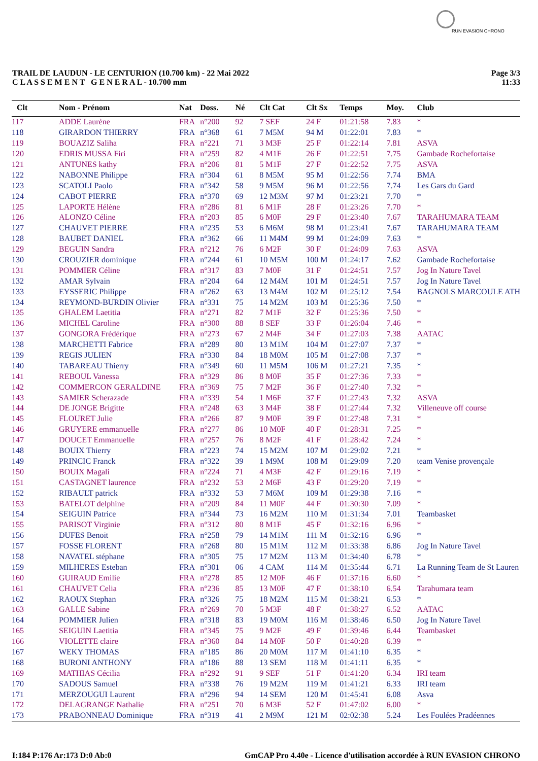RUN EVASION CHRONO
TRAIL DE LAUDUN - LE CENTURION (10.700 km) - 22 Mai 2022
C L A S S E M E N T G E N E R A L - 10.700 mm
Page 3/3
11:33
| Clt | Nom - Prénom | Nat | Doss. | Né | Clt Cat | Clt Sx | Temps | Moy. | Club |
| --- | --- | --- | --- | --- | --- | --- | --- | --- | --- |
| 117 | ADDE Laurène | FRA | n°200 | 92 | 7 SEF | 24 F | 01:21:58 | 7.83 | * |
| 118 | GIRARDON THIERRY | FRA | n°368 | 61 | 7 M5M | 94 M | 01:22:01 | 7.83 | * |
| 119 | BOUAZIZ Saliha | FRA | n°221 | 71 | 3 M3F | 25 F | 01:22:14 | 7.81 | ASVA |
| 120 | EDRIS MUSSA Firi | FRA | n°259 | 82 | 4 M1F | 26 F | 01:22:51 | 7.75 | Gambade Rochefortaise |
| 121 | ANTUNES kathy | FRA | n°206 | 81 | 5 M1F | 27 F | 01:22:52 | 7.75 | ASVA |
| 122 | NABONNE Philippe | FRA | n°304 | 61 | 8 M5M | 95 M | 01:22:56 | 7.74 | BMA |
| 123 | SCATOLI Paolo | FRA | n°342 | 58 | 9 M5M | 96 M | 01:22:56 | 7.74 | Les Gars du Gard |
| 124 | CABOT PIERRE | FRA | n°370 | 69 | 12 M3M | 97 M | 01:23:21 | 7.70 | * |
| 125 | LAPORTE Hélène | FRA | n°286 | 81 | 6 M1F | 28 F | 01:23:26 | 7.70 | * |
| 126 | ALONZO Céline | FRA | n°203 | 85 | 6 M0F | 29 F | 01:23:40 | 7.67 | TARAHUMARA TEAM |
| 127 | CHAUVET PIERRE | FRA | n°235 | 53 | 6 M6M | 98 M | 01:23:41 | 7.67 | TARAHUMARA TEAM |
| 128 | BAUBET DANIEL | FRA | n°362 | 66 | 11 M4M | 99 M | 01:24:09 | 7.63 | * |
| 129 | BEGUIN Sandra | FRA | n°212 | 76 | 6 M2F | 30 F | 01:24:09 | 7.63 | ASVA |
| 130 | CROUZIER dominique | FRA | n°244 | 61 | 10 M5M | 100 M | 01:24:17 | 7.62 | Gambade Rochefortaise |
| 131 | POMMIER Céline | FRA | n°317 | 83 | 7 M0F | 31 F | 01:24:51 | 7.57 | Jog In Nature Tavel |
| 132 | AMAR Sylvain | FRA | n°204 | 64 | 12 M4M | 101 M | 01:24:51 | 7.57 | Jog In Nature Tavel |
| 133 | EYSSERIC Philippe | FRA | n°262 | 63 | 13 M4M | 102 M | 01:25:12 | 7.54 | BAGNOLS MARCOULE ATH |
| 134 | REYMOND-BURDIN Olivier | FRA | n°331 | 75 | 14 M2M | 103 M | 01:25:36 | 7.50 | * |
| 135 | GHALEM Laetitia | FRA | n°271 | 82 | 7 M1F | 32 F | 01:25:36 | 7.50 | * |
| 136 | MICHEL Caroline | FRA | n°300 | 88 | 8 SEF | 33 F | 01:26:04 | 7.46 | * |
| 137 | GONGORA Frédérique | FRA | n°273 | 67 | 2 M4F | 34 F | 01:27:03 | 7.38 | AATAC |
| 138 | MARCHETTI Fabrice | FRA | n°289 | 80 | 13 M1M | 104 M | 01:27:07 | 7.37 | * |
| 139 | REGIS JULIEN | FRA | n°330 | 84 | 18 M0M | 105 M | 01:27:08 | 7.37 | * |
| 140 | TABAREAU Thierry | FRA | n°349 | 60 | 11 M5M | 106 M | 01:27:21 | 7.35 | * |
| 141 | REBOUL Vanessa | FRA | n°329 | 86 | 8 M0F | 35 F | 01:27:36 | 7.33 | * |
| 142 | COMMERCON GERALDINE | FRA | n°369 | 75 | 7 M2F | 36 F | 01:27:40 | 7.32 | * |
| 143 | SAMIER Scherazade | FRA | n°339 | 54 | 1 M6F | 37 F | 01:27:43 | 7.32 | ASVA |
| 144 | DE JONGE Brigitte | FRA | n°248 | 63 | 3 M4F | 38 F | 01:27:44 | 7.32 | Villeneuve off course |
| 145 | FLOURET Julie | FRA | n°266 | 87 | 9 M0F | 39 F | 01:27:48 | 7.31 | * |
| 146 | GRUYERE emmanuelle | FRA | n°277 | 86 | 10 M0F | 40 F | 01:28:31 | 7.25 | * |
| 147 | DOUCET Emmanuelle | FRA | n°257 | 76 | 8 M2F | 41 F | 01:28:42 | 7.24 | * |
| 148 | BOUIX Thierry | FRA | n°223 | 74 | 15 M2M | 107 M | 01:29:02 | 7.21 | * |
| 149 | PRINCIC Franck | FRA | n°322 | 39 | 1 M9M | 108 M | 01:29:09 | 7.20 | team Venise provençale |
| 150 | BOUIX Magali | FRA | n°224 | 71 | 4 M3F | 42 F | 01:29:16 | 7.19 | * |
| 151 | CASTAGNET laurence | FRA | n°232 | 53 | 2 M6F | 43 F | 01:29:20 | 7.19 | * |
| 152 | RIBAULT patrick | FRA | n°332 | 53 | 7 M6M | 109 M | 01:29:38 | 7.16 | * |
| 153 | BATELOT delphine | FRA | n°209 | 84 | 11 M0F | 44 F | 01:30:30 | 7.09 | * |
| 154 | SEIGUIN Patrice | FRA | n°344 | 73 | 16 M2M | 110 M | 01:31:34 | 7.01 | Teambasket |
| 155 | PARISOT Virginie | FRA | n°312 | 80 | 8 M1F | 45 F | 01:32:16 | 6.96 | * |
| 156 | DUFES Benoit | FRA | n°258 | 79 | 14 M1M | 111 M | 01:32:16 | 6.96 | * |
| 157 | FOSSE FLORENT | FRA | n°268 | 80 | 15 M1M | 112 M | 01:33:38 | 6.86 | Jog In Nature Tavel |
| 158 | NAVATEL stéphane | FRA | n°305 | 75 | 17 M2M | 113 M | 01:34:40 | 6.78 | * |
| 159 | MILHERES Esteban | FRA | n°301 | 06 | 4 CAM | 114 M | 01:35:44 | 6.71 | La Running Team de St Lauren |
| 160 | GUIRAUD Emilie | FRA | n°278 | 85 | 12 M0F | 46 F | 01:37:16 | 6.60 | * |
| 161 | CHAUVET Celia | FRA | n°236 | 85 | 13 M0F | 47 F | 01:38:10 | 6.54 | Tarahumara team |
| 162 | RAOUX Stephan | FRA | n°326 | 75 | 18 M2M | 115 M | 01:38:21 | 6.53 | * |
| 163 | GALLE Sabine | FRA | n°269 | 70 | 5 M3F | 48 F | 01:38:27 | 6.52 | AATAC |
| 164 | POMMIER Julien | FRA | n°318 | 83 | 19 M0M | 116 M | 01:38:46 | 6.50 | Jog In Nature Tavel |
| 165 | SEIGUIN Laetitia | FRA | n°345 | 75 | 9 M2F | 49 F | 01:39:46 | 6.44 | Teambasket |
| 166 | VIOLETTE claire | FRA | n°360 | 84 | 14 M0F | 50 F | 01:40:28 | 6.39 | * |
| 167 | WEKY THOMAS | FRA | n°185 | 86 | 20 M0M | 117 M | 01:41:10 | 6.35 | * |
| 168 | BURONI ANTHONY | FRA | n°186 | 88 | 13 SEM | 118 M | 01:41:11 | 6.35 | * |
| 169 | MATHIAS Cécilia | FRA | n°292 | 91 | 9 SEF | 51 F | 01:41:20 | 6.34 | IRI team |
| 170 | SADOUS Samuel | FRA | n°338 | 76 | 19 M2M | 119 M | 01:41:21 | 6.33 | IRI team |
| 171 | MERZOUGUI Laurent | FRA | n°296 | 94 | 14 SEM | 120 M | 01:45:41 | 6.08 | Asva |
| 172 | DELAGRANGE Nathalie | FRA | n°251 | 70 | 6 M3F | 52 F | 01:47:02 | 6.00 | * |
| 173 | PRABONNEAU Dominique | FRA | n°319 | 41 | 2 M9M | 121 M | 02:02:38 | 5.24 | Les Foulées Pradéennes |
I:184 P:176 Ar:173 D:0 Ab:0 GmCAP Pro 4.40e - Licence d'utilisation accordée à RUN EVASION CHRONO